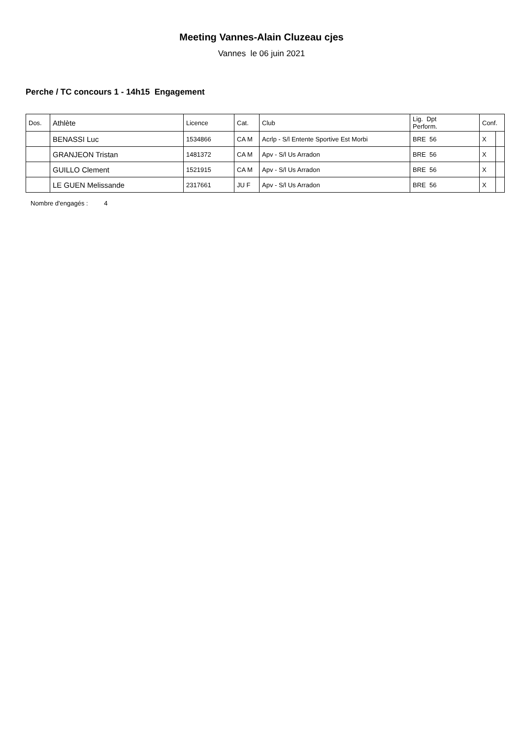Meeting Vannes-Alain Cluzeau cjes
Vannes le 06 juin 2021
Perche / TC concours 1 - 14h15 Engagement
| Dos. | Athlète | Licence | Cat. | Club | Lig. Dpt Perform. | Conf. | |
| --- | --- | --- | --- | --- | --- | --- | --- |
| | BENASSI Luc | 1534866 | CA M | Acrlp - S/l Entente Sportive Est Morbi | BRE 56 | X | |
| | GRANJEON Tristan | 1481372 | CA M | Apv - S/l Us Arradon | BRE 56 | X | |
| | GUILLO Clement | 1521915 | CA M | Apv - S/l Us Arradon | BRE 56 | X | |
| | LE GUEN Melissande | 2317661 | JU F | Apv - S/l Us Arradon | BRE 56 | X | |
Nombre d'engagés : 4